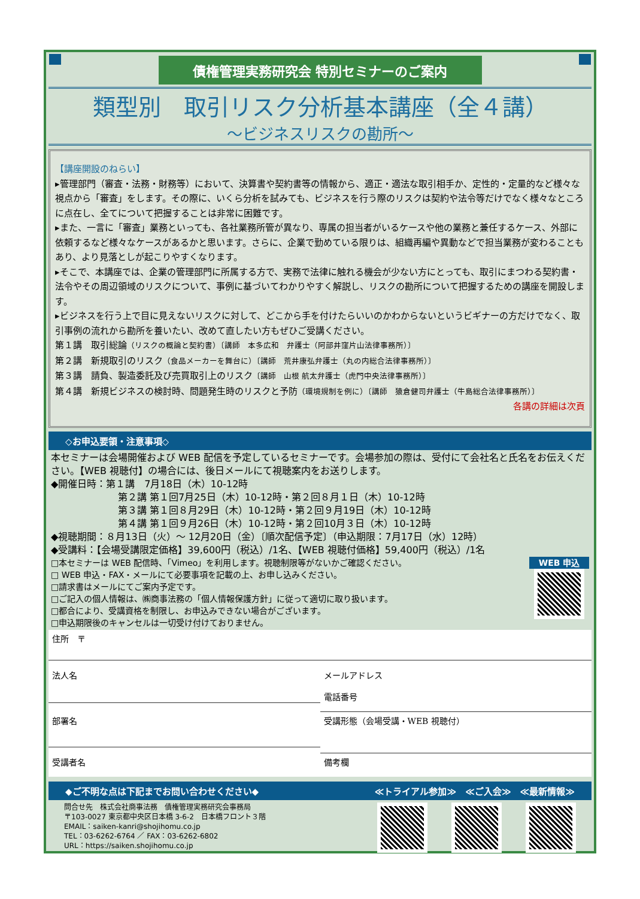債権管理実務研究会 特別セミナーのご案内
類型別　取引リスク分析基本講座（全４講）
～ビジネスリスクの勘所～
【講座開設のねらい】
▸管理部門（審査・法務・財務等）において、決算書や契約書等の情報から、適正・適法な取引相手か、定性的・定量的など様々な視点から「審査」をします。その際に、いくら分析を試みても、ビジネスを行う際のリスクは契約や法令等だけでなく様々なところに点在し、全てについて把握することは非常に困難です。
▸また、一言に「審査」業務といっても、各社業務所管が異なり、専属の担当者がいるケースや他の業務と兼任するケース、外部に依頼するなど様々なケースがあるかと思います。さらに、企業で勤めている限りは、組織再編や異動などで担当業務が変わることもあり、より見落としが起こりやすくなります。
▸そこで、本講座では、企業の管理部門に所属する方で、実務で法律に触れる機会が少ない方にとっても、取引にまつわる契約書・法令やその周辺領域のリスクについて、事例に基づいてわかりやすく解説し、リスクの勘所について把握するための講座を開設します。
▸ビジネスを行う上で目に見えないリスクに対して、どこから手を付けたらいいのかわからないというビギナーの方だけでなく、取引事例の流れから勘所を養いたい、改めて直したい方もぜひご受講ください。
第１講　取引総論（リスクの概論と契約書）〔講師　本多広和　弁護士（阿部井窪片山法律事務所）〕
第２講　新規取引のリスク（食品メーカーを舞台に）〔講師　荒井康弘弁護士（丸の内総合法律事務所）〕
第３講　請負、製造委託及び売買取引上のリスク〔講師　山根 航太弁護士（虎門中央法律事務所）〕
第４講　新規ビジネスの検討時、問題発生時のリスクと予防（環境規制を例に）〔講師　猿倉健司弁護士（牛島総合法律事務所）〕
各講の詳細は次頁
◇お申込要領・注意事項◇
本セミナーは会場開催および WEB 配信を予定しているセミナーです。会場参加の際は、受付にて会社名と氏名をお伝えください。【WEB 視聴付】の場合には、後日メールにて視聴案内をお送りします。
◆開催日時：第１講　7月18日（木）10-12時
第２講 第１回7月25日（木）10-12時・第２回８月１日（木）10-12時
第３講 第１回８月29日（木）10-12時・第２回９月19日（木）10-12時
第４講 第１回９月26日（木）10-12時・第２回10月３日（木）10-12時
◆視聴期間：８月13日（火）～ 12月20日（金）〔順次配信予定〕（申込期限：7月17日（水）12時）
◆受講料：【会場受講限定価格】39,600円（税込）/1名、【WEB 視聴付価格】59,400円（税込）/1名
□本セミナーは WEB 配信時、「Vimeo」を利用します。視聴制限等がないかご確認ください。
□ WEB 申込・FAX・メールにて必要事項を記載の上、お申し込みください。
□請求書はメールにてご案内予定です。
□ご記入の個人情報は、㈱商事法務の「個人情報保護方針」に従って適切に取り扱います。
□都合により、受講資格を制限し、お申込みできない場合がございます。
□申込期限後のキャンセルは一切受け付けておりません。
WEB 申込
住所　〒
法人名
メールアドレス
電話番号
部署名
受講形態（会場受講・WEB 視聴付）
受講者名
備考欄
◆ご不明な点は下記までお問い合わせください◆ ≪トライアル参加≫　≪ご入会≫　≪最新情報≫
問合せ先　株式会社商事法務　債権管理実務研究会事務局
〒103-0027 東京都中央区日本橋 3-6-2　日本橋フロント３階
EMAIL：saiken-kanri@shojihomu.co.jp
TEL：03-6262-6764 ／ FAX：03-6262-6802
URL：https://saiken.shojihomu.co.jp